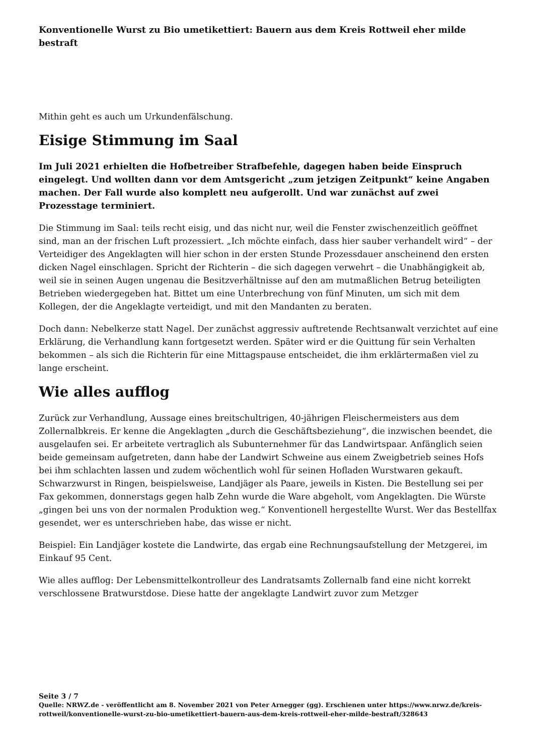Konventionelle Wurst zu Bio umetikettiert: Bauern aus dem Kreis Rottweil eher milde bestraft
Mithin geht es auch um Urkundenfälschung.
Eisige Stimmung im Saal
Im Juli 2021 erhielten die Hofbetreiber Strafbefehle, dagegen haben beide Einspruch eingelegt. Und wollten dann vor dem Amtsgericht „zum jetzigen Zeitpunkt“ keine Angaben machen. Der Fall wurde also komplett neu aufgerollt. Und war zunächst auf zwei Prozesstage terminiert.
Die Stimmung im Saal: teils recht eisig, und das nicht nur, weil die Fenster zwischenzeitlich geöffnet sind, man an der frischen Luft prozessiert. „Ich möchte einfach, dass hier sauber verhandelt wird“ – der Verteidiger des Angeklagten will hier schon in der ersten Stunde Prozessdauer anscheinend den ersten dicken Nagel einschlagen. Spricht der Richterin – die sich dagegen verwehrt – die Unabhängigkeit ab, weil sie in seinen Augen ungenau die Besitzverhältnisse auf den am mutmaßlichen Betrug beteiligten Betrieben wiedergegeben hat. Bittet um eine Unterbrechung von fünf Minuten, um sich mit dem Kollegen, der die Angeklagte verteidigt, und mit den Mandanten zu beraten.
Doch dann: Nebelkerze statt Nagel. Der zunächst aggressiv auftretende Rechtsanwalt verzichtet auf eine Erklärung, die Verhandlung kann fortgesetzt werden. Später wird er die Quittung für sein Verhalten bekommen – als sich die Richterin für eine Mittagspause entscheidet, die ihm erklärtermaßen viel zu lange erscheint.
Wie alles aufflog
Zurück zur Verhandlung, Aussage eines breitschultrigen, 40-jährigen Fleischermeisters aus dem Zollernalbkreis. Er kenne die Angeklagten „durch die Geschäftsbeziehung“, die inzwischen beendet, die ausgelaufen sei. Er arbeitete vertraglich als Subunternehmer für das Landwirtspaar. Anfänglich seien beide gemeinsam aufgetreten, dann habe der Landwirt Schweine aus einem Zweigbetrieb seines Hofs bei ihm schlachten lassen und zudem wöchentlich wohl für seinen Hofladen Wurstwaren gekauft. Schwarzwurst in Ringen, beispielsweise, Landjäger als Paare, jeweils in Kisten. Die Bestellung sei per Fax gekommen, donnerstags gegen halb Zehn wurde die Ware abgeholt, vom Angeklagten. Die Würste „gingen bei uns von der normalen Produktion weg.“ Konventionell hergestellte Wurst. Wer das Bestellfax gesendet, wer es unterschrieben habe, das wisse er nicht.
Beispiel: Ein Landjäger kostete die Landwirte, das ergab eine Rechnungsaufstellung der Metzgerei, im Einkauf 95 Cent.
Wie alles aufflog: Der Lebensmittelkontrolleur des Landratsamts Zollernalb fand eine nicht korrekt verschlossene Bratwurstdose. Diese hatte der angeklagte Landwirt zuvor zum Metzger
Seite 3 / 7
Quelle: NRWZ.de - veröffentlicht am 8. November 2021 von Peter Arnegger (gg). Erschienen unter https://www.nrwz.de/kreis-rottweil/konventionelle-wurst-zu-bio-umetikettiert-bauern-aus-dem-kreis-rottweil-eher-milde-bestraft/328643